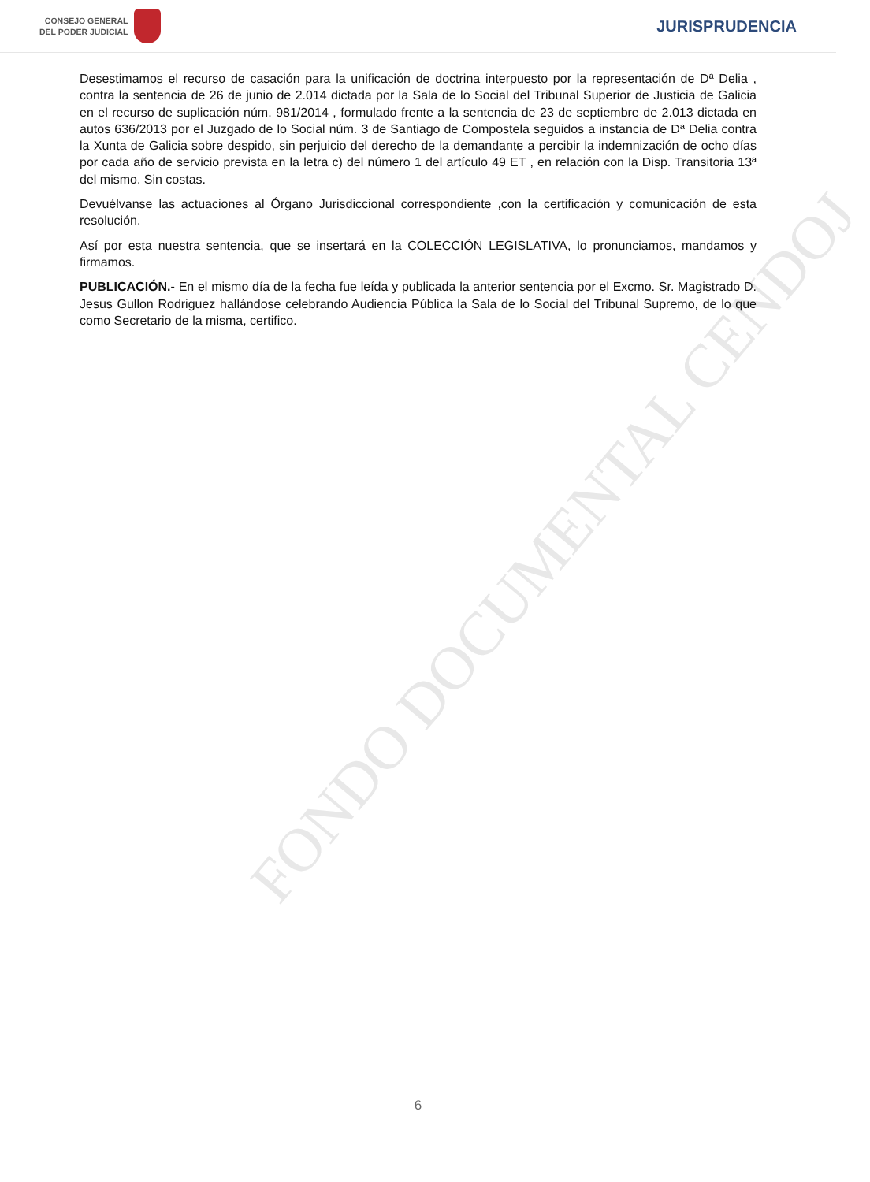CONSEJO GENERAL
DEL PODER JUDICIAL
JURISPRUDENCIA
FONDO DOCUMENTAL CENDOJ
Desestimamos el recurso de casación para la unificación de doctrina interpuesto por la representación de Dª Delia , contra la sentencia de 26 de junio de 2.014 dictada por la Sala de lo Social del Tribunal Superior de Justicia de Galicia en el recurso de suplicación núm. 981/2014 , formulado frente a la sentencia de 23 de septiembre de 2.013 dictada en autos 636/2013 por el Juzgado de lo Social núm. 3 de Santiago de Compostela seguidos a instancia de Dª Delia contra la Xunta de Galicia sobre despido, sin perjuicio del derecho de la demandante a percibir la indemnización de ocho días por cada año de servicio prevista en la letra c) del número 1 del artículo 49 ET , en relación con la Disp. Transitoria 13ª del mismo. Sin costas.
Devuélvanse las actuaciones al Órgano Jurisdiccional correspondiente ,con la certificación y comunicación de esta resolución.
Así por esta nuestra sentencia, que se insertará en la COLECCIÓN LEGISLATIVA, lo pronunciamos, mandamos y firmamos.
PUBLICACIÓN.- En el mismo día de la fecha fue leída y publicada la anterior sentencia por el Excmo. Sr. Magistrado D. Jesus Gullon Rodriguez hallándose celebrando Audiencia Pública la Sala de lo Social del Tribunal Supremo, de lo que como Secretario de la misma, certifico.
6